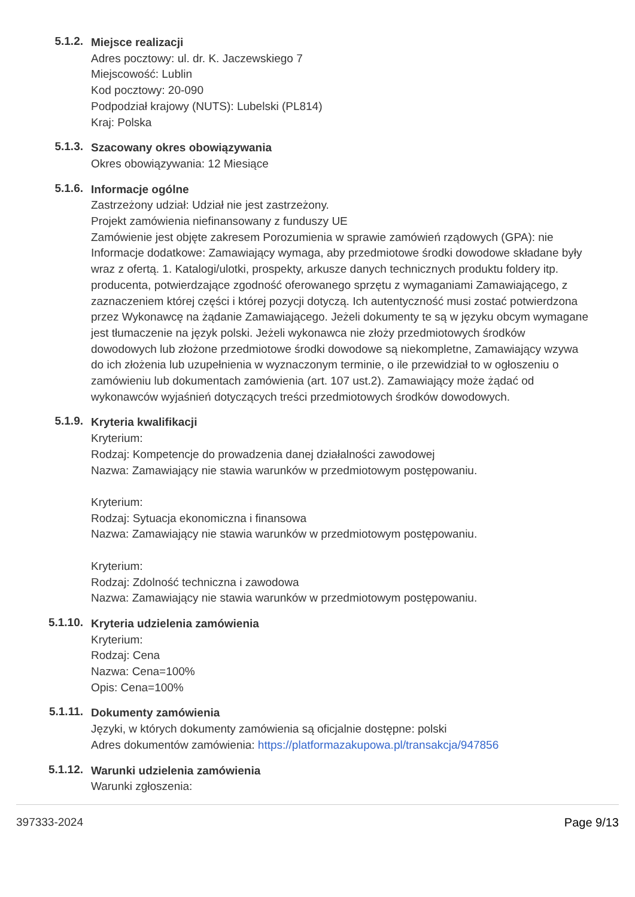5.1.2.
Miejsce realizacji
Adres pocztowy: ul. dr. K. Jaczewskiego 7
Miejscowość: Lublin
Kod pocztowy: 20-090
Podpodział krajowy (NUTS): Lubelski (PL814)
Kraj: Polska
5.1.3.
Szacowany okres obowiązywania
Okres obowiązywania: 12 Miesiące
5.1.6.
Informacje ogólne
Zastrzeżony udział: Udział nie jest zastrzeżony.
Projekt zamówienia niefinansowany z funduszy UE
Zamówienie jest objęte zakresem Porozumienia w sprawie zamówień rządowych (GPA): nie
Informacje dodatkowe: Zamawiający wymaga, aby przedmiotowe środki dowodowe składane były wraz z ofertą. 1. Katalogi/ulotki, prospekty, arkusze danych technicznych produktu foldery itp. producenta, potwierdzające zgodność oferowanego sprzętu z wymaganiami Zamawiającego, z zaznaczeniem której części i której pozycji dotyczą. Ich autentyczność musi zostać potwierdzona przez Wykonawcę na żądanie Zamawiającego. Jeżeli dokumenty te są w języku obcym wymagane jest tłumaczenie na język polski. Jeżeli wykonawca nie złoży przedmiotowych środków dowodowych lub złożone przedmiotowe środki dowodowe są niekompletne, Zamawiający wzywa do ich złożenia lub uzupełnienia w wyznaczonym terminie, o ile przewidział to w ogłoszeniu o zamówieniu lub dokumentach zamówienia (art. 107 ust.2). Zamawiający może żądać od wykonawców wyjaśnień dotyczących treści przedmiotowych środków dowodowych.
5.1.9.
Kryteria kwalifikacji
Kryterium:
Rodzaj: Kompetencje do prowadzenia danej działalności zawodowej
Nazwa: Zamawiający nie stawia warunków w przedmiotowym postępowaniu.
Kryterium:
Rodzaj: Sytuacja ekonomiczna i finansowa
Nazwa: Zamawiający nie stawia warunków w przedmiotowym postępowaniu.
Kryterium:
Rodzaj: Zdolność techniczna i zawodowa
Nazwa: Zamawiający nie stawia warunków w przedmiotowym postępowaniu.
5.1.10.
Kryteria udzielenia zamówienia
Kryterium:
Rodzaj: Cena
Nazwa: Cena=100%
Opis: Cena=100%
5.1.11.
Dokumenty zamówienia
Języki, w których dokumenty zamówienia są oficjalnie dostępne: polski
Adres dokumentów zamówienia: https://platformazakupowa.pl/transakcja/947856
5.1.12.
Warunki udzielenia zamówienia
Warunki zgłoszenia:
397333-2024 Page 9/13